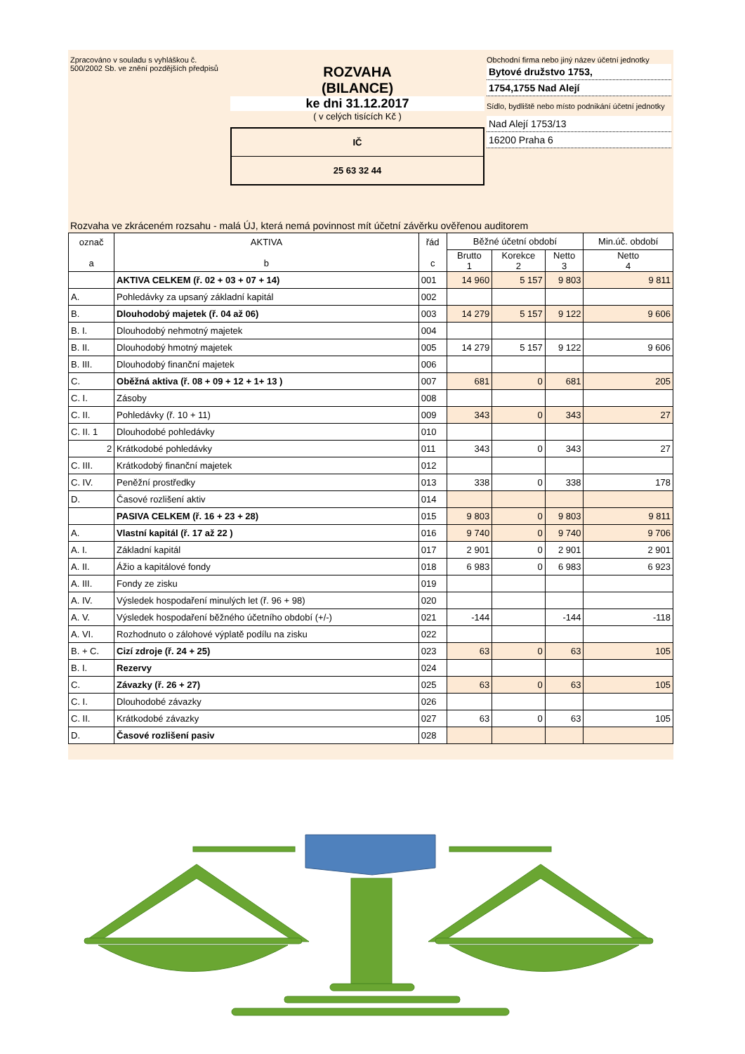Zpracováno v souladu s vyhláškou č. 500/2002 Sb. ve znění pozdějších předpisů
ROZVAHA
(BILANCE)
ke dni 31.12.2017
( v celých tisících Kč )
IČ
25 63 32 44
Obchodní firma nebo jiný název účetní jednotky
Bytové družstvo 1753,
1754,1755 Nad Alejí
Sídlo, bydliště nebo místo podnikání účetní jednotky
Nad Alejí 1753/13
16200 Praha 6
Rozvaha ve zkráceném rozsahu - malá ÚJ, která nemá povinnost mít účetní závěrku ověřenou auditorem
| označ a | AKTIVA b | řád c | Běžné účetní období | | | Min.úč. období |
| --- | --- | --- | --- | --- | --- | --- |
| | | | Brutto 1 | Korekce 2 | Netto 3 | Netto 4 |
| | AKTIVA CELKEM (ř. 02 + 03 + 07 + 14) | 001 | 14 960 | 5 157 | 9 803 | 9 811 |
| A. | Pohledávky za upsaný základní kapitál | 002 | | | | |
| B. | Dlouhodobý majetek (ř. 04 až 06) | 003 | 14 279 | 5 157 | 9 122 | 9 606 |
| B. I. | Dlouhodobý nehmotný majetek | 004 | | | | |
| B. II. | Dlouhodobý hmotný majetek | 005 | 14 279 | 5 157 | 9 122 | 9 606 |
| B. III. | Dlouhodobý finanční majetek | 006 | | | | |
| C. | Oběžná aktiva (ř. 08 + 09 + 12 + 1+ 13 ) | 007 | 681 | 0 | 681 | 205 |
| C. I. | Zásoby | 008 | | | | |
| C. II. | Pohledávky (ř. 10 + 11) | 009 | 343 | 0 | 343 | 27 |
| C. II. 1 | Dlouhodobé pohledávky | 010 | | | | |
| 2 | Krátkodobé pohledávky | 011 | 343 | 0 | 343 | 27 |
| C. III. | Krátkodobý finanční majetek | 012 | | | | |
| C. IV. | Peněžní prostředky | 013 | 338 | 0 | 338 | 178 |
| D. | Časové rozlišení aktiv | 014 | | | | |
| | PASIVA CELKEM (ř. 16 + 23 + 28) | 015 | 9 803 | 0 | 9 803 | 9 811 |
| A. | Vlastní kapitál (ř. 17 až 22 ) | 016 | 9 740 | 0 | 9 740 | 9 706 |
| A. I. | Základní kapitál | 017 | 2 901 | 0 | 2 901 | 2 901 |
| A. II. | Ážio a kapitálové fondy | 018 | 6 983 | 0 | 6 983 | 6 923 |
| A. III. | Fondy ze zisku | 019 | | | | |
| A. IV. | Výsledek hospodaření minulých let (ř. 96 + 98) | 020 | | | | |
| A. V. | Výsledek hospodaření běžného účetního období (+/-) | 021 | -144 | | -144 | -118 |
| A. VI. | Rozhodnuto o zálohové výplatě podílu na zisku | 022 | | | | |
| B. + C. | Cizí zdroje (ř. 24 + 25) | 023 | 63 | 0 | 63 | 105 |
| B. I. | Rezervy | 024 | | | | |
| C. | Závazky (ř. 26 + 27) | 025 | 63 | 0 | 63 | 105 |
| C. I. | Dlouhodobé závazky | 026 | | | | |
| C. II. | Krátkodobé závazky | 027 | 63 | 0 | 63 | 105 |
| D. | Časové rozlišení pasiv | 028 | | | | |